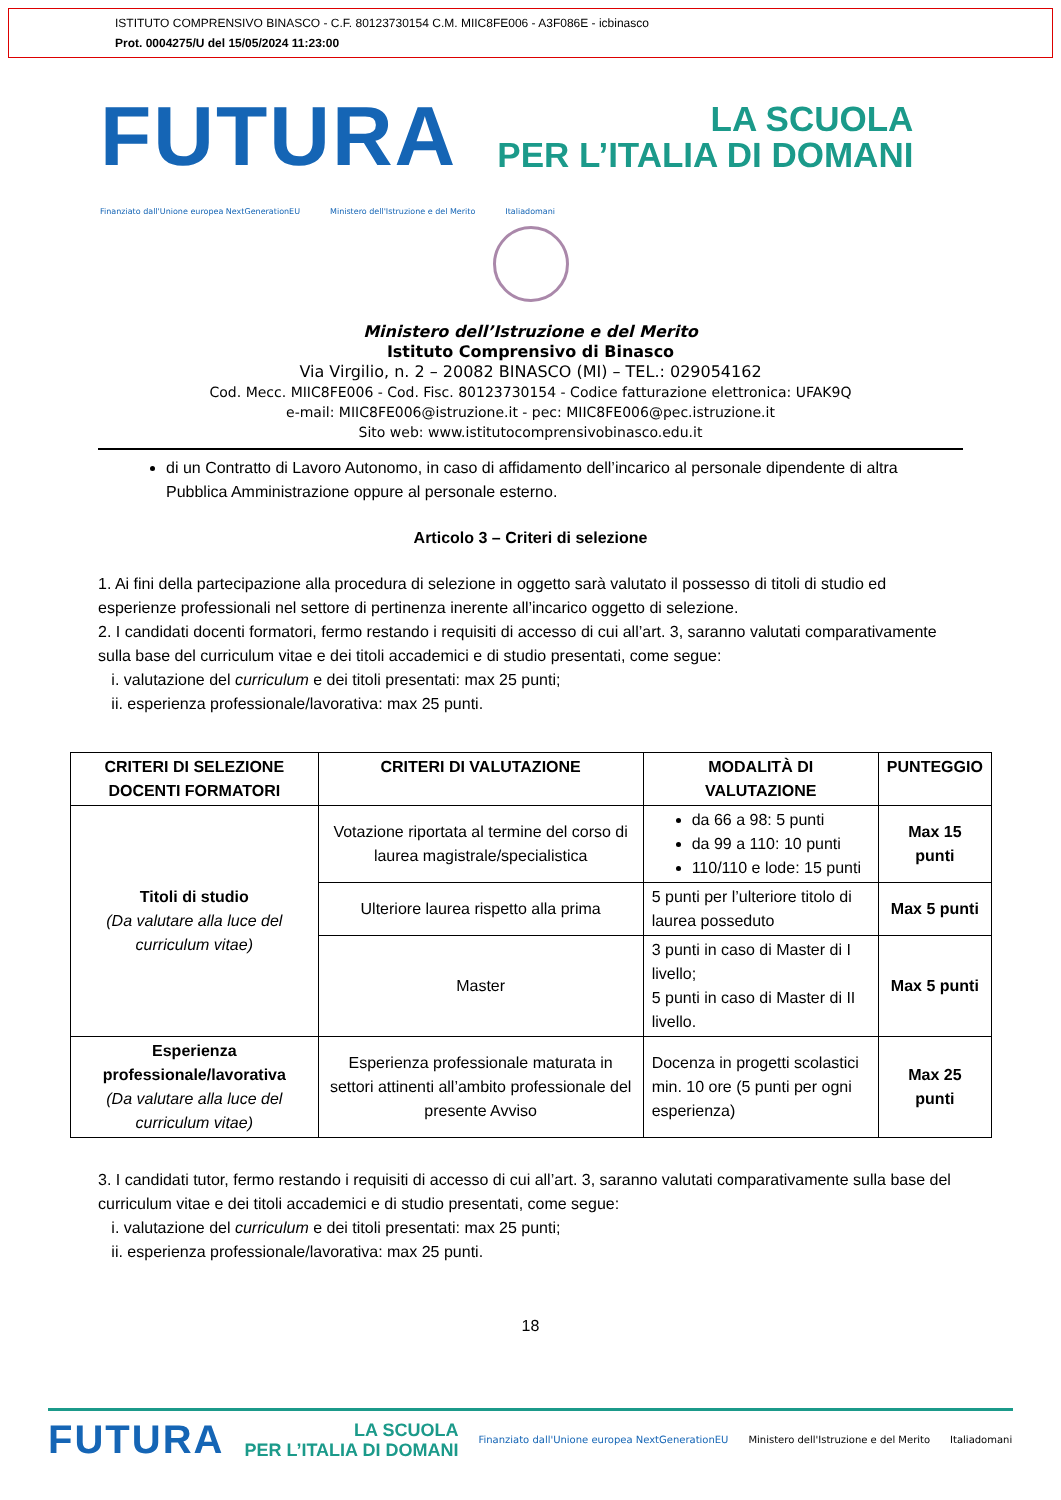ISTITUTO COMPRENSIVO BINASCO - C.F. 80123730154 C.M. MIIC8FE006 - A3F086E - icbinasco
Prot. 0004275/U del 15/05/2024 11:23:00
FUTURA LA SCUOLA
PER L’ITALIA DI DOMANI
Finanziato dall'Unione europea NextGenerationEU Ministero dell'Istruzione e del Merito Italiadomani
Ministero dell’Istruzione e del Merito
Istituto Comprensivo di Binasco
Via Virgilio, n. 2 – 20082 BINASCO (MI) – TEL.: 029054162
Cod. Mecc. MIIC8FE006 - Cod. Fisc. 80123730154 - Codice fatturazione elettronica: UFAK9Q
e-mail: MIIC8FE006@istruzione.it - pec: MIIC8FE006@pec.istruzione.it
Sito web: www.istitutocomprensivobinasco.edu.it
di un Contratto di Lavoro Autonomo, in caso di affidamento dell’incarico al personale dipendente di altra Pubblica Amministrazione oppure al personale esterno.
Articolo 3 – Criteri di selezione
1. Ai fini della partecipazione alla procedura di selezione in oggetto sarà valutato il possesso di titoli di studio ed esperienze professionali nel settore di pertinenza inerente all’incarico oggetto di selezione.
2. I candidati docenti formatori, fermo restando i requisiti di accesso di cui all’art. 3, saranno valutati comparativamente sulla base del curriculum vitae e dei titoli accademici e di studio presentati, come segue:
i. valutazione del curriculum e dei titoli presentati: max 25 punti;
ii. esperienza professionale/lavorativa: max 25 punti.
| CRITERI DI SELEZIONE DOCENTI FORMATORI | CRITERI DI VALUTAZIONE | MODALITÀ DI VALUTAZIONE | PUNTEGGIO |
| --- | --- | --- | --- |
| Titoli di studio (Da valutare alla luce del curriculum vitae) | Votazione riportata al termine del corso di laurea magistrale/specialistica | da 66 a 98: 5 punti da 99 a 110: 10 punti 110/110 e lode: 15 punti | Max 15 punti |
| | Ulteriore laurea rispetto alla prima | 5 punti per l’ulteriore titolo di laurea posseduto | Max 5 punti |
| | Master | 3 punti in caso di Master di I livello; 5 punti in caso di Master di II livello. | Max 5 punti |
| Esperienza professionale/lavorativa (Da valutare alla luce del curriculum vitae) | Esperienza professionale maturata in settori attinenti all’ambito professionale del presente Avviso | Docenza in progetti scolastici min. 10 ore (5 punti per ogni esperienza) | Max 25 punti |
3. I candidati tutor, fermo restando i requisiti di accesso di cui all’art. 3, saranno valutati comparativamente sulla base del curriculum vitae e dei titoli accademici e di studio presentati, come segue:
i. valutazione del curriculum e dei titoli presentati: max 25 punti;
ii. esperienza professionale/lavorativa: max 25 punti.
18
FUTURA LA SCUOLA
PER L’ITALIA DI DOMANI Finanziato dall'Unione europea NextGenerationEU Ministero dell'Istruzione e del Merito Italiadomani